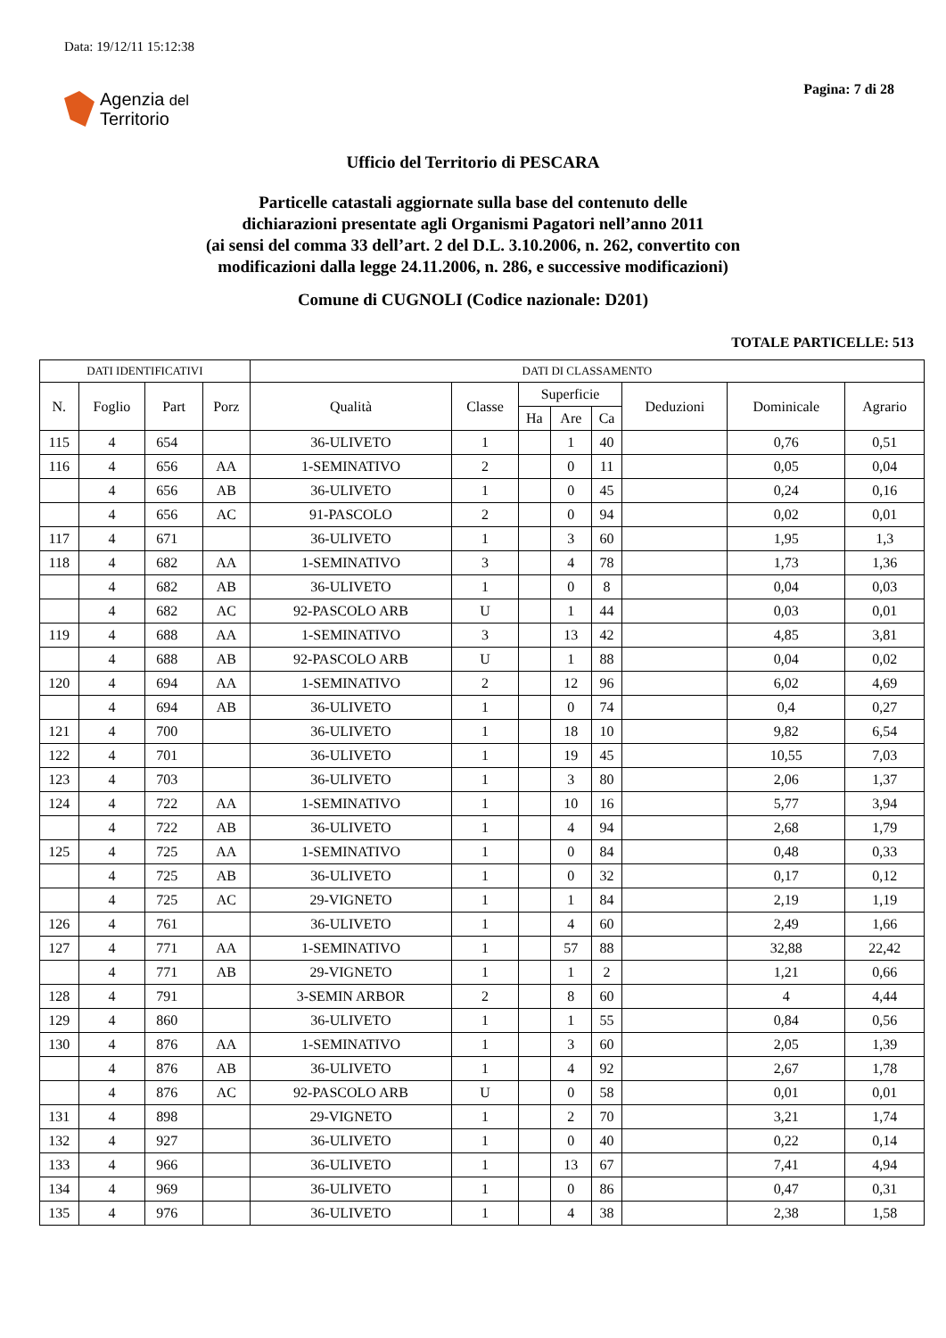Data: 19/12/11 15:12:38
Agenzia del
Territorio
Pagina: 7 di 28
Ufficio del Territorio di PESCARA
Particelle catastali aggiornate sulla base del contenuto delle
dichiarazioni presentate agli Organismi Pagatori nell’anno 2011
(ai sensi del comma 33 dell’art. 2 del D.L. 3.10.2006, n. 262, convertito con
modificazioni dalla legge 24.11.2006, n. 286, e successive modificazioni)
Comune di CUGNOLI (Codice nazionale: D201)
TOTALE PARTICELLE: 513
| DATI IDENTIFICATIVI | | | | DATI DI CLASSAMENTO | | | | | | | |
| --- | --- | --- | --- | --- | --- | --- | --- | --- | --- | --- | --- |
| N. | Foglio | Part | Porz | Qualità | Classe | Superficie | | | Deduzioni | Dominicale | Agrario |
| | | | | | | Ha | Are | Ca | | | |
| 115 | 4 | 654 | | 36-ULIVETO | 1 | | 1 | 40 | | 0,76 | 0,51 |
| 116 | 4 | 656 | AA | 1-SEMINATIVO | 2 | | 0 | 11 | | 0,05 | 0,04 |
| | 4 | 656 | AB | 36-ULIVETO | 1 | | 0 | 45 | | 0,24 | 0,16 |
| | 4 | 656 | AC | 91-PASCOLO | 2 | | 0 | 94 | | 0,02 | 0,01 |
| 117 | 4 | 671 | | 36-ULIVETO | 1 | | 3 | 60 | | 1,95 | 1,3 |
| 118 | 4 | 682 | AA | 1-SEMINATIVO | 3 | | 4 | 78 | | 1,73 | 1,36 |
| | 4 | 682 | AB | 36-ULIVETO | 1 | | 0 | 8 | | 0,04 | 0,03 |
| | 4 | 682 | AC | 92-PASCOLO ARB | U | | 1 | 44 | | 0,03 | 0,01 |
| 119 | 4 | 688 | AA | 1-SEMINATIVO | 3 | | 13 | 42 | | 4,85 | 3,81 |
| | 4 | 688 | AB | 92-PASCOLO ARB | U | | 1 | 88 | | 0,04 | 0,02 |
| 120 | 4 | 694 | AA | 1-SEMINATIVO | 2 | | 12 | 96 | | 6,02 | 4,69 |
| | 4 | 694 | AB | 36-ULIVETO | 1 | | 0 | 74 | | 0,4 | 0,27 |
| 121 | 4 | 700 | | 36-ULIVETO | 1 | | 18 | 10 | | 9,82 | 6,54 |
| 122 | 4 | 701 | | 36-ULIVETO | 1 | | 19 | 45 | | 10,55 | 7,03 |
| 123 | 4 | 703 | | 36-ULIVETO | 1 | | 3 | 80 | | 2,06 | 1,37 |
| 124 | 4 | 722 | AA | 1-SEMINATIVO | 1 | | 10 | 16 | | 5,77 | 3,94 |
| | 4 | 722 | AB | 36-ULIVETO | 1 | | 4 | 94 | | 2,68 | 1,79 |
| 125 | 4 | 725 | AA | 1-SEMINATIVO | 1 | | 0 | 84 | | 0,48 | 0,33 |
| | 4 | 725 | AB | 36-ULIVETO | 1 | | 0 | 32 | | 0,17 | 0,12 |
| | 4 | 725 | AC | 29-VIGNETO | 1 | | 1 | 84 | | 2,19 | 1,19 |
| 126 | 4 | 761 | | 36-ULIVETO | 1 | | 4 | 60 | | 2,49 | 1,66 |
| 127 | 4 | 771 | AA | 1-SEMINATIVO | 1 | | 57 | 88 | | 32,88 | 22,42 |
| | 4 | 771 | AB | 29-VIGNETO | 1 | | 1 | 2 | | 1,21 | 0,66 |
| 128 | 4 | 791 | | 3-SEMIN ARBOR | 2 | | 8 | 60 | | 4 | 4,44 |
| 129 | 4 | 860 | | 36-ULIVETO | 1 | | 1 | 55 | | 0,84 | 0,56 |
| 130 | 4 | 876 | AA | 1-SEMINATIVO | 1 | | 3 | 60 | | 2,05 | 1,39 |
| | 4 | 876 | AB | 36-ULIVETO | 1 | | 4 | 92 | | 2,67 | 1,78 |
| | 4 | 876 | AC | 92-PASCOLO ARB | U | | 0 | 58 | | 0,01 | 0,01 |
| 131 | 4 | 898 | | 29-VIGNETO | 1 | | 2 | 70 | | 3,21 | 1,74 |
| 132 | 4 | 927 | | 36-ULIVETO | 1 | | 0 | 40 | | 0,22 | 0,14 |
| 133 | 4 | 966 | | 36-ULIVETO | 1 | | 13 | 67 | | 7,41 | 4,94 |
| 134 | 4 | 969 | | 36-ULIVETO | 1 | | 0 | 86 | | 0,47 | 0,31 |
| 135 | 4 | 976 | | 36-ULIVETO | 1 | | 4 | 38 | | 2,38 | 1,58 |